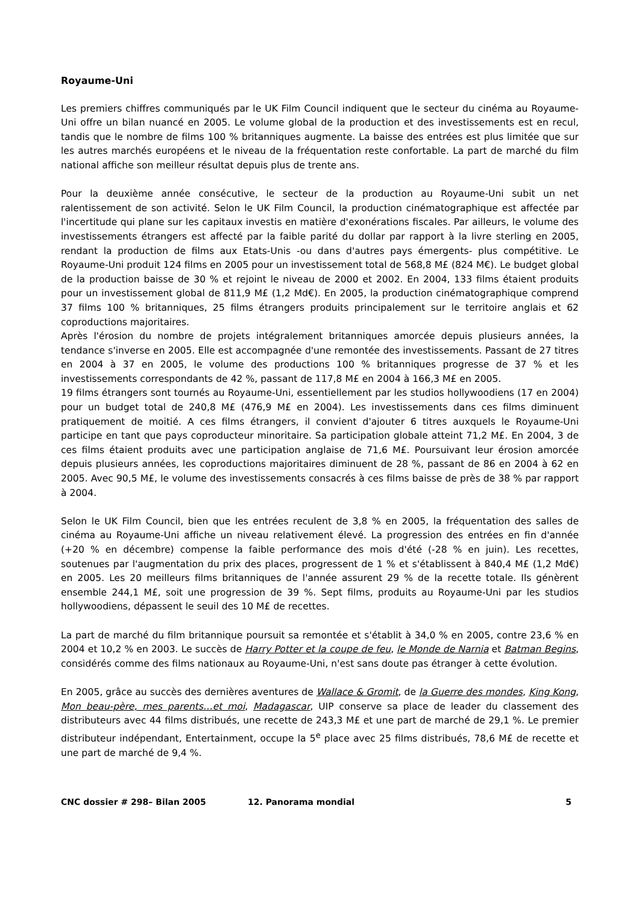Royaume-Uni
Les premiers chiffres communiqués par le UK Film Council indiquent que le secteur du cinéma au Royaume-Uni offre un bilan nuancé en 2005. Le volume global de la production et des investissements est en recul, tandis que le nombre de films 100 % britanniques augmente. La baisse des entrées est plus limitée que sur les autres marchés européens et le niveau de la fréquentation reste confortable. La part de marché du film national affiche son meilleur résultat depuis plus de trente ans.
Pour la deuxième année consécutive, le secteur de la production au Royaume-Uni subit un net ralentissement de son activité. Selon le UK Film Council, la production cinématographique est affectée par l'incertitude qui plane sur les capitaux investis en matière d'exonérations fiscales. Par ailleurs, le volume des investissements étrangers est affecté par la faible parité du dollar par rapport à la livre sterling en 2005, rendant la production de films aux Etats-Unis -ou dans d'autres pays émergents- plus compétitive. Le Royaume-Uni produit 124 films en 2005 pour un investissement total de 568,8 M£ (824 M€). Le budget global de la production baisse de 30 % et rejoint le niveau de 2000 et 2002. En 2004, 133 films étaient produits pour un investissement global de 811,9 M£ (1,2 Md€). En 2005, la production cinématographique comprend 37 films 100 % britanniques, 25 films étrangers produits principalement sur le territoire anglais et 62 coproductions majoritaires.
Après l'érosion du nombre de projets intégralement britanniques amorcée depuis plusieurs années, la tendance s'inverse en 2005. Elle est accompagnée d'une remontée des investissements. Passant de 27 titres en 2004 à 37 en 2005, le volume des productions 100 % britanniques progresse de 37 % et les investissements correspondants de 42 %, passant de 117,8 M£ en 2004 à 166,3 M£ en 2005.
19 films étrangers sont tournés au Royaume-Uni, essentiellement par les studios hollywoodiens (17 en 2004) pour un budget total de 240,8 M£ (476,9 M£ en 2004). Les investissements dans ces films diminuent pratiquement de moitié. A ces films étrangers, il convient d'ajouter 6 titres auxquels le Royaume-Uni participe en tant que pays coproducteur minoritaire. Sa participation globale atteint 71,2 M£. En 2004, 3 de ces films étaient produits avec une participation anglaise de 71,6 M£. Poursuivant leur érosion amorcée depuis plusieurs années, les coproductions majoritaires diminuent de 28 %, passant de 86 en 2004 à 62 en 2005. Avec 90,5 M£, le volume des investissements consacrés à ces films baisse de près de 38 % par rapport à 2004.
Selon le UK Film Council, bien que les entrées reculent de 3,8 % en 2005, la fréquentation des salles de cinéma au Royaume-Uni affiche un niveau relativement élevé. La progression des entrées en fin d'année (+20 % en décembre) compense la faible performance des mois d'été (-28 % en juin). Les recettes, soutenues par l'augmentation du prix des places, progressent de 1 % et s'établissent à 840,4 M£ (1,2 Md€) en 2005. Les 20 meilleurs films britanniques de l'année assurent 29 % de la recette totale. Ils génèrent ensemble 244,1 M£, soit une progression de 39 %. Sept films, produits au Royaume-Uni par les studios hollywoodiens, dépassent le seuil des 10 M£ de recettes.
La part de marché du film britannique poursuit sa remontée et s'établit à 34,0 % en 2005, contre 23,6 % en 2004 et 10,2 % en 2003. Le succès de Harry Potter et la coupe de feu, le Monde de Narnia et Batman Begins, considérés comme des films nationaux au Royaume-Uni, n'est sans doute pas étranger à cette évolution.
En 2005, grâce au succès des dernières aventures de Wallace & Gromit, de la Guerre des mondes, King Kong, Mon beau-père, mes parents…et moi, Madagascar, UIP conserve sa place de leader du classement des distributeurs avec 44 films distribués, une recette de 243,3 M£ et une part de marché de 29,1 %. Le premier distributeur indépendant, Entertainment, occupe la 5<sup>e</sup> place avec 25 films distribués, 78,6 M£ de recette et une part de marché de 9,4 %.
CNC dossier # 298– Bilan 2005 12. Panorama mondial 5